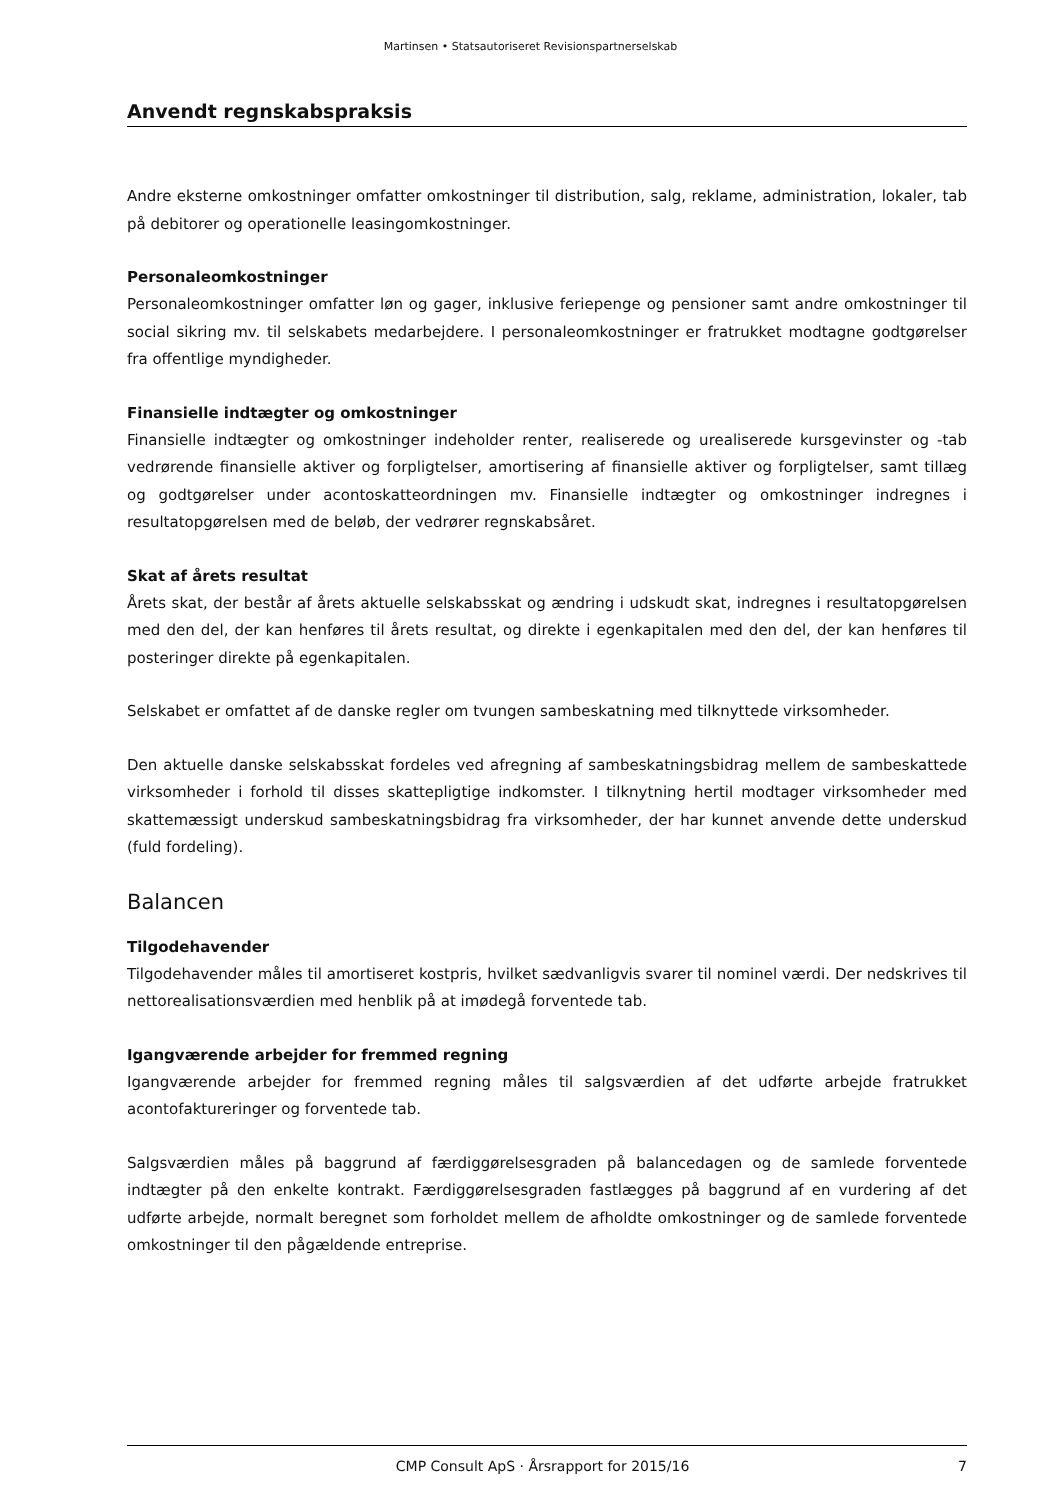Martinsen • Statsautoriseret Revisionspartnerselskab
Anvendt regnskabspraksis
Andre eksterne omkostninger omfatter omkostninger til distribution, salg, reklame, administration, lokaler, tab på debitorer og operationelle leasingomkostninger.
Personaleomkostninger
Personaleomkostninger omfatter løn og gager, inklusive feriepenge og pensioner samt andre omkostninger til social sikring mv. til selskabets medarbejdere. I personaleomkostninger er fratrukket modtagne godtgørelser fra offentlige myndigheder.
Finansielle indtægter og omkostninger
Finansielle indtægter og omkostninger indeholder renter, realiserede og urealiserede kursgevinster og -tab vedrørende finansielle aktiver og forpligtelser, amortisering af finansielle aktiver og forpligtelser, samt tillæg og godtgørelser under acontoskatteordningen mv. Finansielle indtægter og omkostninger indregnes i resultatopgørelsen med de beløb, der vedrører regnskabsåret.
Skat af årets resultat
Årets skat, der består af årets aktuelle selskabsskat og ændring i udskudt skat, indregnes i resultatopgørelsen med den del, der kan henføres til årets resultat, og direkte i egenkapitalen med den del, der kan henføres til posteringer direkte på egenkapitalen.
Selskabet er omfattet af de danske regler om tvungen sambeskatning med tilknyttede virksomheder.
Den aktuelle danske selskabsskat fordeles ved afregning af sambeskatningsbidrag mellem de sambeskattede virksomheder i forhold til disses skattepligtige indkomster. I tilknytning hertil modtager virksomheder med skattemæssigt underskud sambeskatningsbidrag fra virksomheder, der har kunnet anvende dette underskud (fuld fordeling).
Balancen
Tilgodehavender
Tilgodehavender måles til amortiseret kostpris, hvilket sædvanligvis svarer til nominel værdi. Der nedskrives til nettorealisationsværdien med henblik på at imødegå forventede tab.
Igangværende arbejder for fremmed regning
Igangværende arbejder for fremmed regning måles til salgsværdien af det udførte arbejde fratrukket acontofaktureringer og forventede tab.
Salgsværdien måles på baggrund af færdiggørelsesgraden på balancedagen og de samlede forventede indtægter på den enkelte kontrakt. Færdiggørelsesgraden fastlægges på baggrund af en vurdering af det udførte arbejde, normalt beregnet som forholdet mellem de afholdte omkostninger og de samlede forventede omkostninger til den pågældende entreprise.
CMP Consult ApS · Årsrapport for 2015/16 7